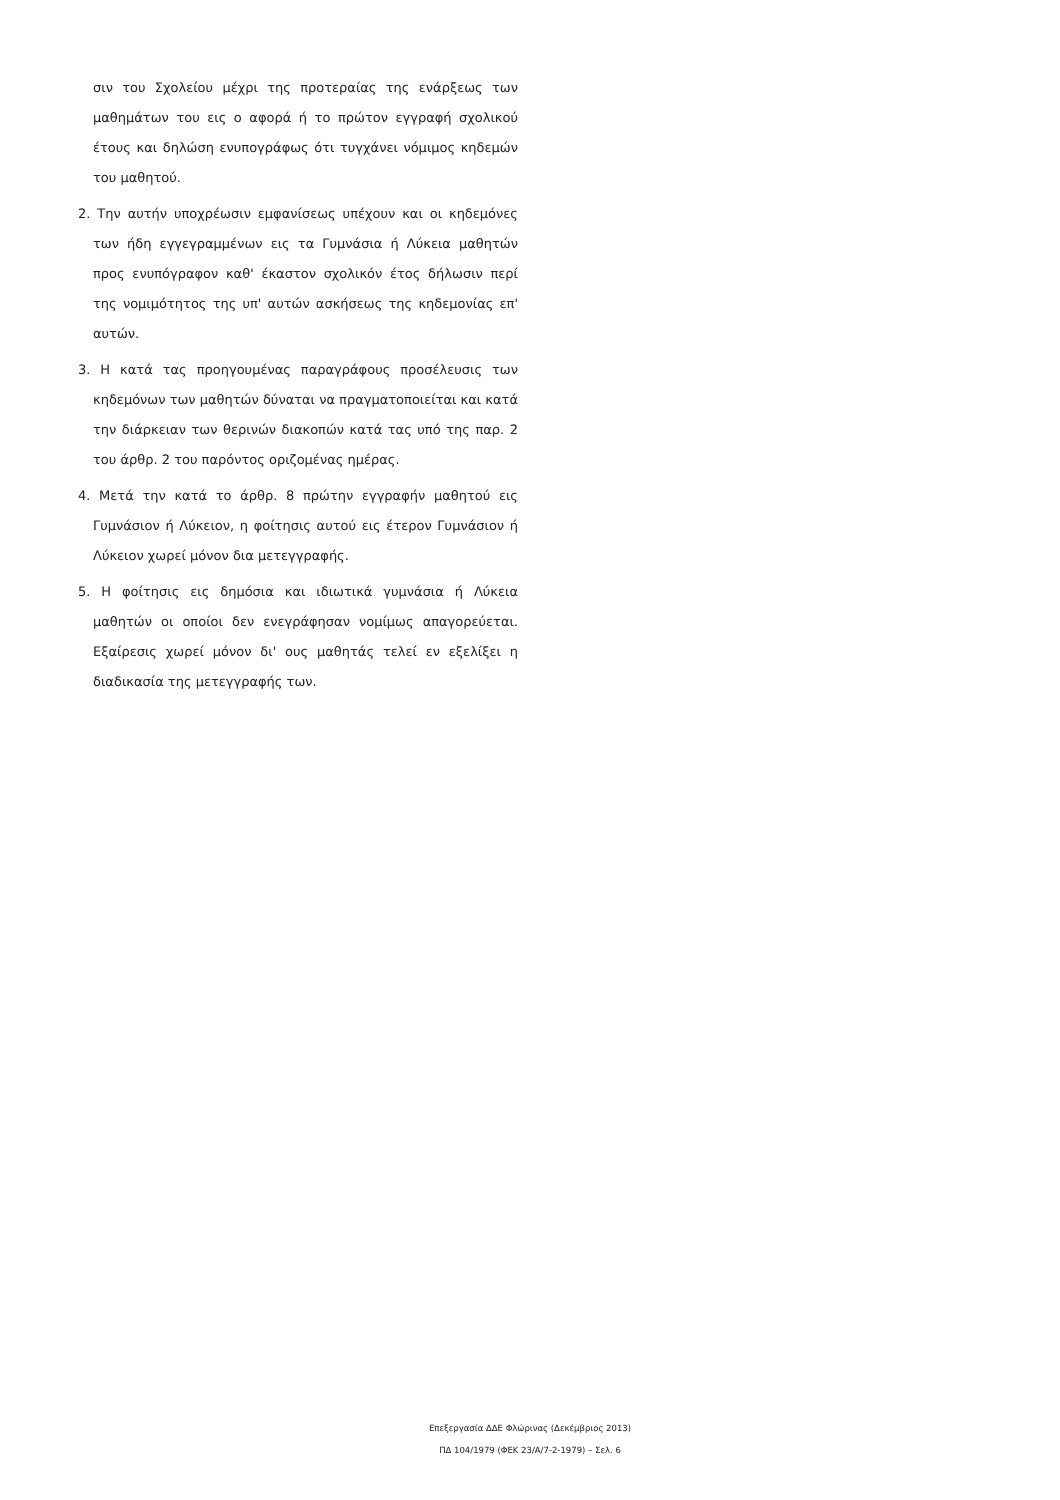σιν του Σχολείου μέχρι της προτεραίας της ενάρξεως των μαθημάτων του εις ο αφορά ή το πρώτον εγγραφή σχολικού έτους και δηλώση ενυπογράφως ότι τυγχάνει νόμιμος κηδεμών του μαθητού.
2. Την αυτήν υποχρέωσιν εμφανίσεως υπέχουν και οι κηδεμόνες των ήδη εγγεγραμμένων εις τα Γυμνάσια ή Λύκεια μαθητών προς ενυπόγραφον καθ' έκαστον σχολικόν έτος δήλωσιν περί της νομιμότητος της υπ' αυτών ασκήσεως της κηδεμονίας επ' αυτών.
3. Η κατά τας προηγουμένας παραγράφους προσέλευσις των κηδεμόνων των μαθητών δύναται να πραγματοποιείται και κατά την διάρκειαν των θερινών διακοπών κατά τας υπό της παρ. 2 του άρθρ. 2 του παρόντος οριζομένας ημέρας.
4. Μετά την κατά το άρθρ. 8 πρώτην εγγραφήν μαθητού εις Γυμνάσιον ή Λύκειον, η φοίτησις αυτού εις έτερον Γυμνάσιον ή Λύκειον χωρεί μόνον δια μετεγγραφής.
5. Η φοίτησις εις δημόσια και ιδιωτικά γυμνάσια ή Λύκεια μαθητών οι οποίοι δεν ενεγράφησαν νομίμως απαγορεύεται. Εξαίρεσις χωρεί μόνον δι' ους μαθητάς τελεί εν εξελίξει η διαδικασία της μετεγγραφής των.
Επεξεργασία ΔΔΕ Φλώρινας (Δεκέμβριος 2013)
ΠΔ 104/1979 (ΦΕΚ 23/Α/7-2-1979) – Σελ. 6